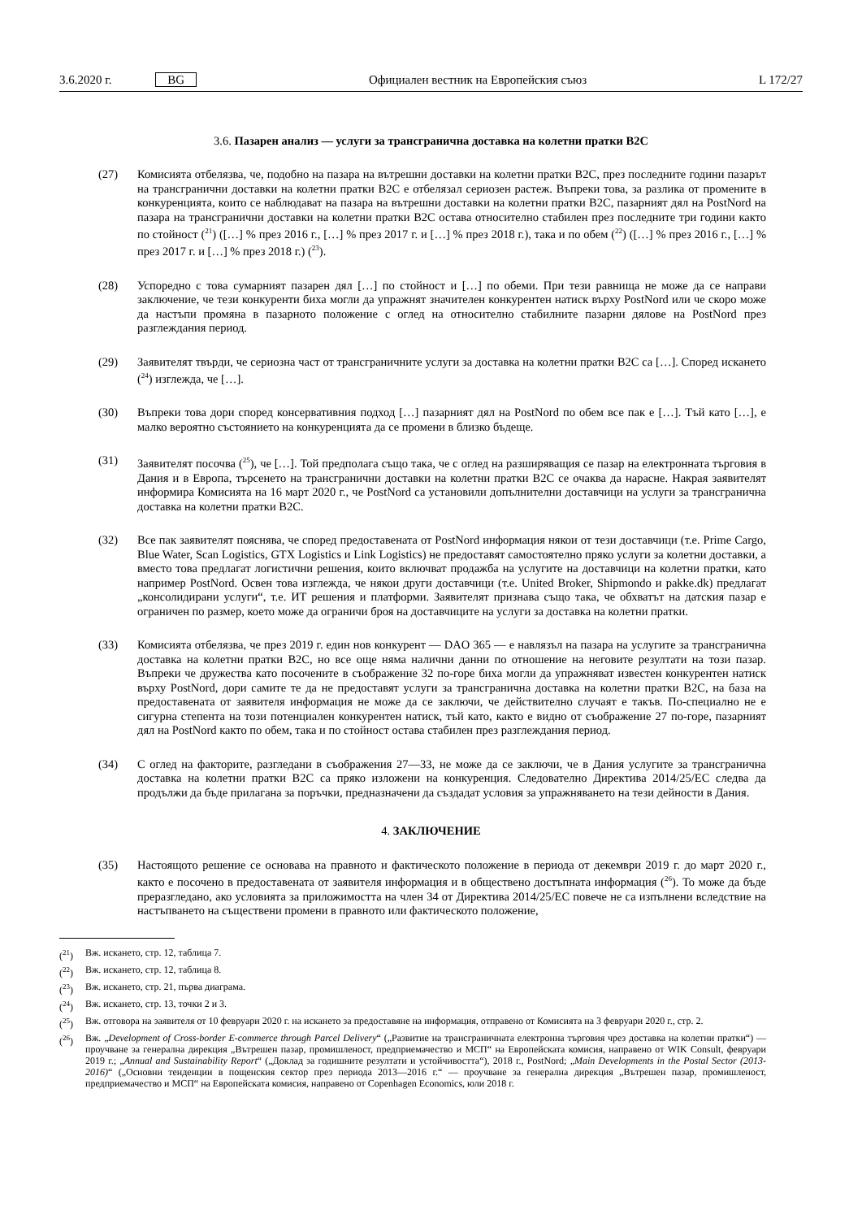3.6.2020 г. BG Официален вестник на Европейския съюз L 172/27
3.6. Пазарен анализ — услуги за трансгранична доставка на колетни пратки B2C
(27) Комисията отбелязва, че, подобно на пазара на вътрешни доставки на колетни пратки B2C, през последните години пазарът на трансгранични доставки на колетни пратки B2C е отбелязал сериозен растеж. Въпреки това, за разлика от промените в конкуренцията, които се наблюдават на пазара на вътрешни доставки на колетни пратки B2C, пазарният дял на PostNord на пазара на трансгранични доставки на колетни пратки B2C остава относително стабилен през последните три години както по стойност (<sup>21</sup>) ([…] % през 2016 г., […] % през 2017 г. и […] % през 2018 г.), така и по обем (<sup>22</sup>) ([…] % през 2016 г., […] % през 2017 г. и […] % през 2018 г.) (<sup>23</sup>).
(28) Успоредно с това сумарният пазарен дял […] по стойност и […] по обеми. При тези равнища не може да се направи заключение, че тези конкуренти биха могли да упражнят значителен конкурентен натиск върху PostNord или че скоро може да настъпи промяна в пазарното положение с оглед на относително стабилните пазарни дялове на PostNord през разглеждания период.
(29) Заявителят твърди, че сериозна част от трансграничните услуги за доставка на колетни пратки B2C са […]. Според искането (<sup>24</sup>) изглежда, че […].
(30) Въпреки това дори според консервативния подход […] пазарният дял на PostNord по обем все пак е […]. Тъй като […], е малко вероятно състоянието на конкуренцията да се промени в близко бъдеще.
(31) Заявителят посочва (<sup>25</sup>), че […]. Той предполага също така, че с оглед на разширяващия се пазар на електронната търговия в Дания и в Европа, търсенето на трансгранични доставки на колетни пратки B2C се очаква да нарасне. Накрая заявителят информира Комисията на 16 март 2020 г., че PostNord са установили допълнителни доставчици на услуги за трансгранична доставка на колетни пратки B2C.
(32) Все пак заявителят пояснява, че според предоставената от PostNord информация някои от тези доставчици (т.е. Prime Cargo, Blue Water, Scan Logistics, GTX Logistics и Link Logistics) не предоставят самостоятелно пряко услуги за колетни доставки, а вместо това предлагат логистични решения, които включват продажба на услугите на доставчици на колетни пратки, като например PostNord. Освен това изглежда, че някои други доставчици (т.е. United Broker, Shipmondo и pakke.dk) предлагат „консолидирани услуги“, т.е. ИТ решения и платформи. Заявителят признава също така, че обхватът на датския пазар е ограничен по размер, което може да ограничи броя на доставчиците на услуги за доставка на колетни пратки.
(33) Комисията отбелязва, че през 2019 г. един нов конкурент — DAO 365 — е навлязъл на пазара на услугите за трансгранична доставка на колетни пратки B2C, но все още няма налични данни по отношение на неговите резултати на този пазар. Въпреки че дружества като посочените в съображение 32 по-горе биха могли да упражняват известен конкурентен натиск върху PostNord, дори самите те да не предоставят услуги за трансгранична доставка на колетни пратки B2C, на база на предоставената от заявителя информация не може да се заключи, че действително случаят е такъв. По-специално не е сигурна степента на този потенциален конкурентен натиск, тъй като, както е видно от съображение 27 по-горе, пазарният дял на PostNord както по обем, така и по стойност остава стабилен през разглеждания период.
(34) С оглед на факторите, разгледани в съображения 27—33, не може да се заключи, че в Дания услугите за трансгранична доставка на колетни пратки B2C са пряко изложени на конкуренция. Следователно Директива 2014/25/ЕС следва да продължи да бъде прилагана за поръчки, предназначени да създадат условия за упражняването на тези дейности в Дания.
4. ЗАКЛЮЧЕНИЕ
(35) Настоящото решение се основава на правното и фактическото положение в периода от декември 2019 г. до март 2020 г., както е посочено в предоставената от заявителя информация и в обществено достъпната информация (<sup>26</sup>). То може да бъде преразгледано, ако условията за приложимостта на член 34 от Директива 2014/25/ЕС повече не са изпълнени вследствие на настъпването на съществени промени в правното или фактическото положение,
(<sup>21</sup>) Вж. искането, стр. 12, таблица 7.
(<sup>22</sup>) Вж. искането, стр. 12, таблица 8.
(<sup>23</sup>) Вж. искането, стр. 21, първа диаграма.
(<sup>24</sup>) Вж. искането, стр. 13, точки 2 и 3.
(<sup>25</sup>) Вж. отговора на заявителя от 10 февруари 2020 г. на искането за предоставяне на информация, отправено от Комисията на 3 февруари 2020 г., стр. 2.
(<sup>26</sup>) Вж. „Development of Cross-border E-commerce through Parcel Delivery“ („Развитие на трансграничната електронна търговия чрез доставка на колетни пратки“) — проучване за генерална дирекция „Вътрешен пазар, промишленост, предприемачество и МСП“ на Европейската комисия, направено от WIK Consult, февруари 2019 г.; „Annual and Sustainability Report“ („Доклад за годишните резултати и устойчивостта“), 2018 г., PostNord; „Main Developments in the Postal Sector (2013-2016)“ („Основни тенденции в пощенския сектор през периода 2013—2016 г.“ — проучване за генерална дирекция „Вътрешен пазар, промишленост, предприемачество и МСП“ на Европейската комисия, направено от Copenhagen Economics, юли 2018 г.